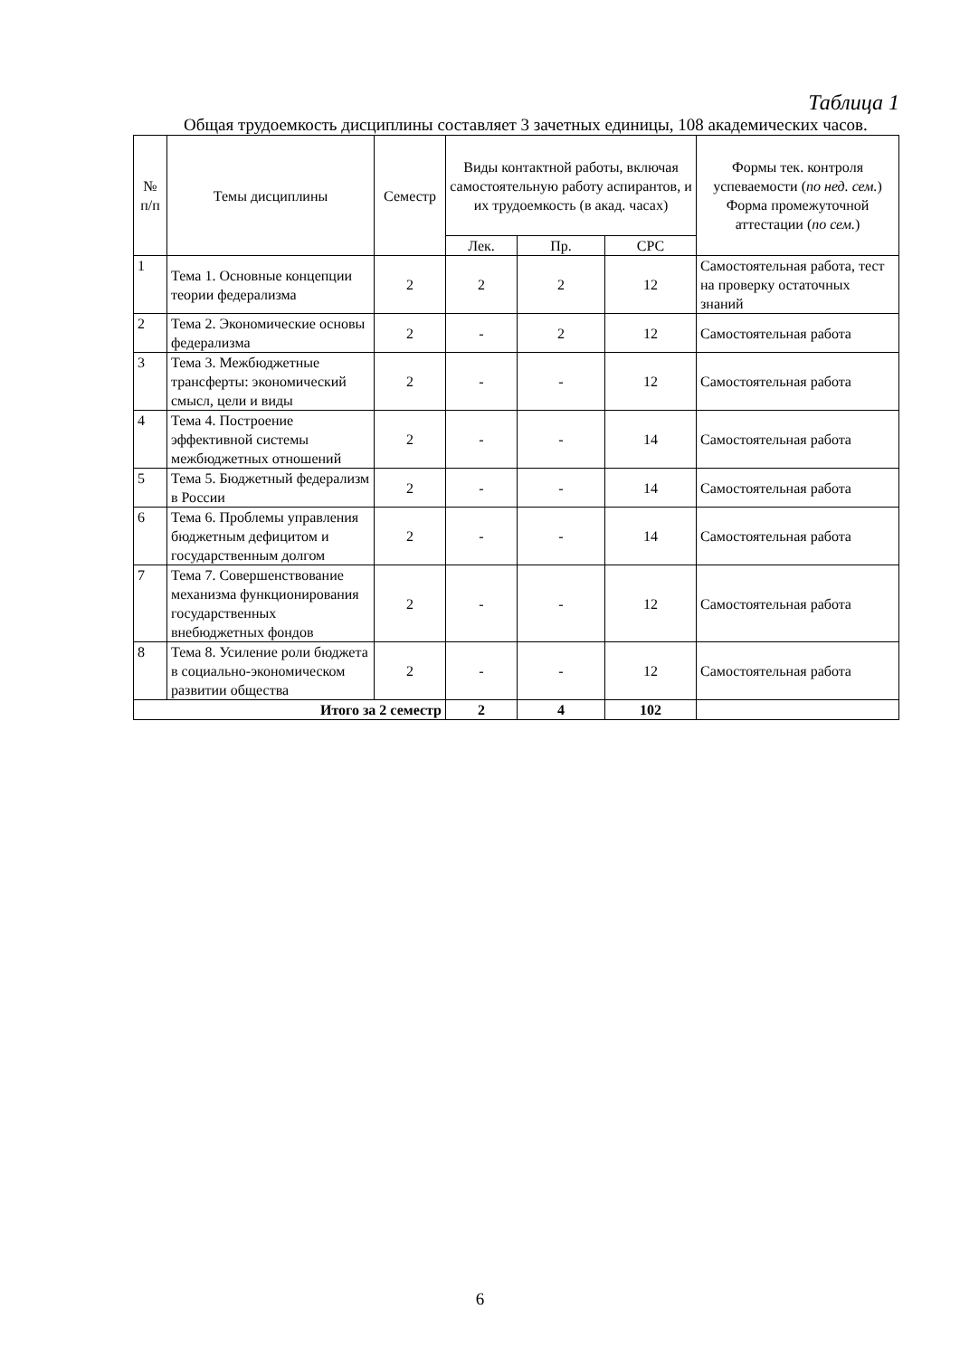Таблица 1
Общая трудоемкость дисциплины составляет 3 зачетных единицы, 108 академических часов.
| № п/п | Темы дисциплины | Семестр | Виды контактной работы, включая самостоятельную работу аспирантов, и их трудоемкость (в акад. часах) | | | Формы тек. контроля успеваемости ( по нед. сем. ) Форма промежуточной аттестации ( по сем. ) |
| --- | --- | --- | --- | --- | --- | --- |
| | | | Лек. | Пр. | СРС | |
| 1 | Тема 1. Основные концепции теории федерализма | 2 | 2 | 2 | 12 | Самостоятельная работа, тест на проверку остаточных знаний |
| 2 | Тема 2. Экономические основы федерализма | 2 | - | 2 | 12 | Самостоятельная работа |
| 3 | Тема 3. Межбюджетные трансферты: экономический смысл, цели и виды | 2 | - | - | 12 | Самостоятельная работа |
| 4 | Тема 4. Построение эффективной системы межбюджетных отношений | 2 | - | - | 14 | Самостоятельная работа |
| 5 | Тема 5. Бюджетный федерализм в России | 2 | - | - | 14 | Самостоятельная работа |
| 6 | Тема 6. Проблемы управления бюджетным дефицитом и государственным долгом | 2 | - | - | 14 | Самостоятельная работа |
| 7 | Тема 7. Совершенствование механизма функционирования государственных внебюджетных фондов | 2 | - | - | 12 | Самостоятельная работа |
| 8 | Тема 8. Усиление роли бюджета в социально-экономическом развитии общества | 2 | - | - | 12 | Самостоятельная работа |
| Итого за 2 семестр | | | 2 | 4 | 102 | |
6